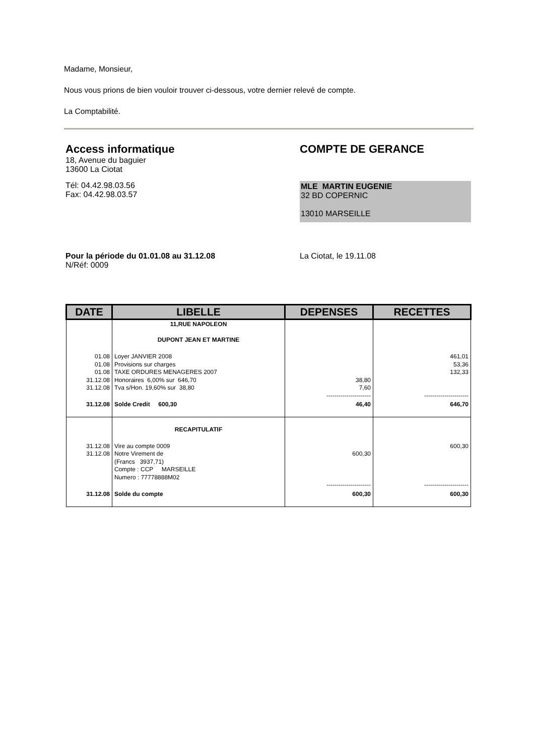Madame, Monsieur,
Nous vous prions de bien vouloir trouver ci-dessous, votre dernier relevé de compte.
La Comptabilité.
Access informatique
18, Avenue du baguier
13600 La Ciotat
Tél: 04.42.98.03.56
Fax: 04.42.98.03.57
COMPTE DE GERANCE
MLE MARTIN EUGENIE
32 BD COPERNIC
13010 MARSEILLE
Pour la période du 01.01.08 au 31.12.08
N/Réf: 0009
La Ciotat, le 19.11.08
| DATE | LIBELLE | DEPENSES | RECETTES |
| --- | --- | --- | --- |
| | 11,RUE NAPOLEON DUPONT JEAN ET MARTINE | | |
| 01.08 01.08 01.08 31.12.08 31.12.08 | Loyer JANVIER 2008 Provisions sur charges TAXE ORDURES MENAGERES 2007 Honoraires 6,00% sur 646,70 Tva s/Hon. 19,60% sur 38,80 | 38,80 7,60 ---------------------- | 461,01 53,36 132,33 ---------------------- |
| 31.12.08 | Solde Credit 600,30 | 46,40 | 646,70 |
| | RECAPITULATIF | | |
| 31.12.08 31.12.08 | Vire au compte 0009 Notre Virement de (Francs 3937,71) Compte : CCP MARSEILLE Numero : 77778888M02 | 600,30 ---------------------- | 600,30 ---------------------- |
| 31.12.08 | Solde du compte | 600,30 | 600,30 |